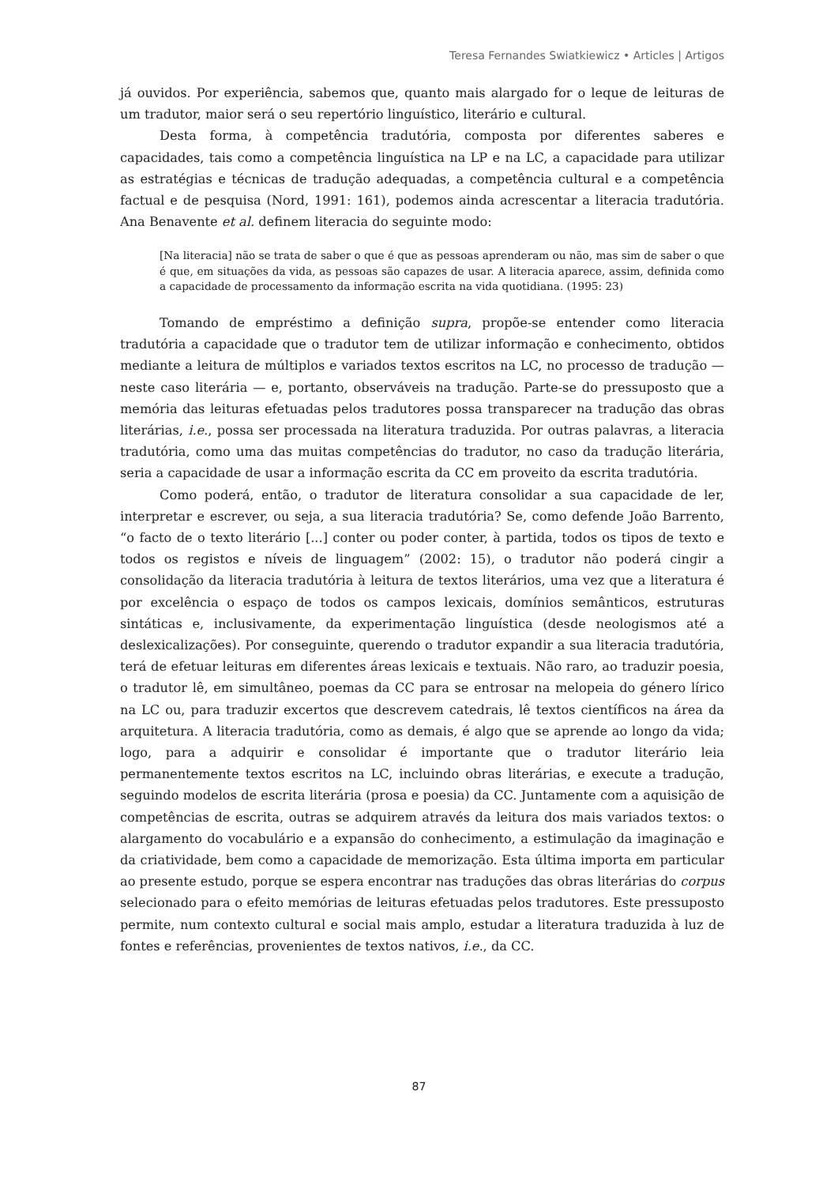Teresa Fernandes Swiatkiewicz • Articles | Artigos
já ouvidos. Por experiência, sabemos que, quanto mais alargado for o leque de leituras de um tradutor, maior será o seu repertório linguístico, literário e cultural.
Desta forma, à competência tradutória, composta por diferentes saberes e capacidades, tais como a competência linguística na LP e na LC, a capacidade para utilizar as estratégias e técnicas de tradução adequadas, a competência cultural e a competência factual e de pesquisa (Nord, 1991: 161), podemos ainda acrescentar a literacia tradutória. Ana Benavente et al. definem literacia do seguinte modo:
[Na literacia] não se trata de saber o que é que as pessoas aprenderam ou não, mas sim de saber o que é que, em situações da vida, as pessoas são capazes de usar. A literacia aparece, assim, definida como a capacidade de processamento da informação escrita na vida quotidiana. (1995: 23)
Tomando de empréstimo a definição supra, propõe-se entender como literacia tradutória a capacidade que o tradutor tem de utilizar informação e conhecimento, obtidos mediante a leitura de múltiplos e variados textos escritos na LC, no processo de tradução — neste caso literária — e, portanto, observáveis na tradução. Parte-se do pressuposto que a memória das leituras efetuadas pelos tradutores possa transparecer na tradução das obras literárias, i.e., possa ser processada na literatura traduzida. Por outras palavras, a literacia tradutória, como uma das muitas competências do tradutor, no caso da tradução literária, seria a capacidade de usar a informação escrita da CC em proveito da escrita tradutória.
Como poderá, então, o tradutor de literatura consolidar a sua capacidade de ler, interpretar e escrever, ou seja, a sua literacia tradutória? Se, como defende João Barrento, “o facto de o texto literário [...] conter ou poder conter, à partida, todos os tipos de texto e todos os registos e níveis de linguagem” (2002: 15), o tradutor não poderá cingir a consolidação da literacia tradutória à leitura de textos literários, uma vez que a literatura é por excelência o espaço de todos os campos lexicais, domínios semânticos, estruturas sintáticas e, inclusivamente, da experimentação linguística (desde neologismos até a deslexicalizações). Por conseguinte, querendo o tradutor expandir a sua literacia tradutória, terá de efetuar leituras em diferentes áreas lexicais e textuais. Não raro, ao traduzir poesia, o tradutor lê, em simultâneo, poemas da CC para se entrosar na melopeia do género lírico na LC ou, para traduzir excertos que descrevem catedrais, lê textos científicos na área da arquitetura. A literacia tradutória, como as demais, é algo que se aprende ao longo da vida; logo, para a adquirir e consolidar é importante que o tradutor literário leia permanentemente textos escritos na LC, incluindo obras literárias, e execute a tradução, seguindo modelos de escrita literária (prosa e poesia) da CC. Juntamente com a aquisição de competências de escrita, outras se adquirem através da leitura dos mais variados textos: o alargamento do vocabulário e a expansão do conhecimento, a estimulação da imaginação e da criatividade, bem como a capacidade de memorização. Esta última importa em particular ao presente estudo, porque se espera encontrar nas traduções das obras literárias do corpus selecionado para o efeito memórias de leituras efetuadas pelos tradutores. Este pressuposto permite, num contexto cultural e social mais amplo, estudar a literatura traduzida à luz de fontes e referências, provenientes de textos nativos, i.e., da CC.
87